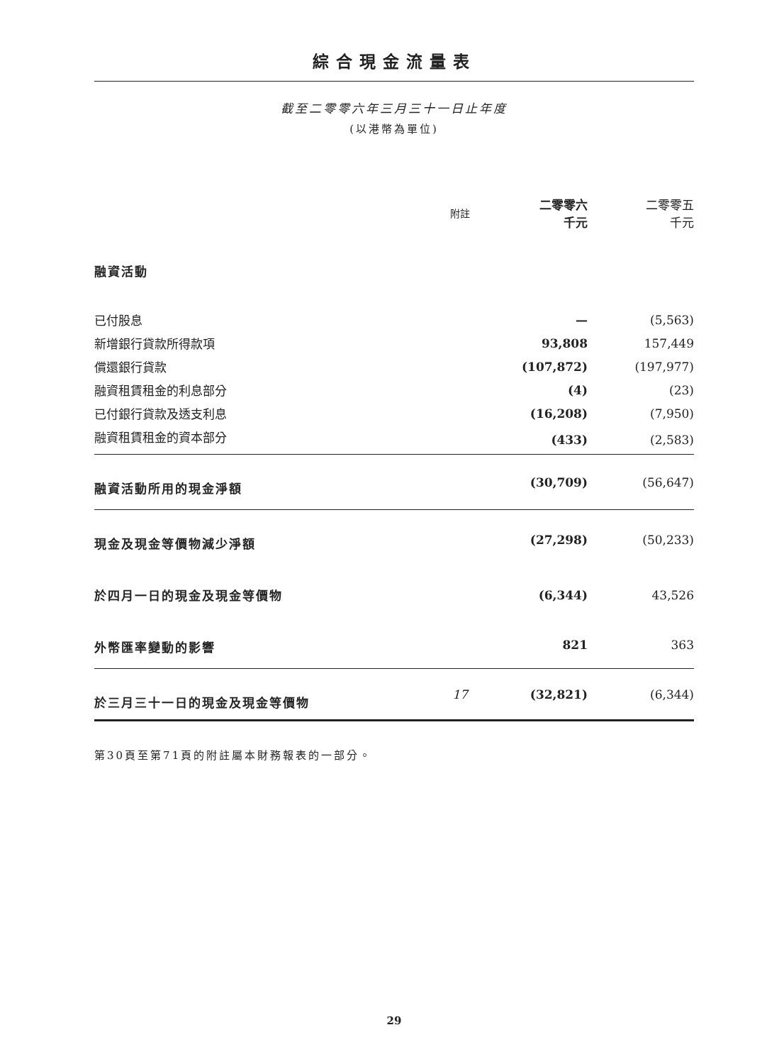綜合現金流量表
截至二零零六年三月三十一日止年度
(以港幣為單位)
| | 附註 | 二零零六 千元 | 二零零五 千元 |
| --- | --- | --- | --- |
| 融資活動 | | | |
| 已付股息 | | — | (5,563) |
| 新增銀行貸款所得款項 | | 93,808 | 157,449 |
| 償還銀行貸款 | | (107,872) | (197,977) |
| 融資租賃租金的利息部分 | | (4) | (23) |
| 已付銀行貸款及透支利息 | | (16,208) | (7,950) |
| 融資租賃租金的資本部分 | | (433) | (2,583) |
| 融資活動所用的現金淨額 | | (30,709) | (56,647) |
| 現金及現金等價物減少淨額 | | (27,298) | (50,233) |
| 於四月一日的現金及現金等價物 | | (6,344) | 43,526 |
| 外幣匯率變動的影響 | | 821 | 363 |
| 於三月三十一日的現金及現金等價物 | 17 | (32,821) | (6,344) |
第30頁至第71頁的附註屬本財務報表的一部分。
29